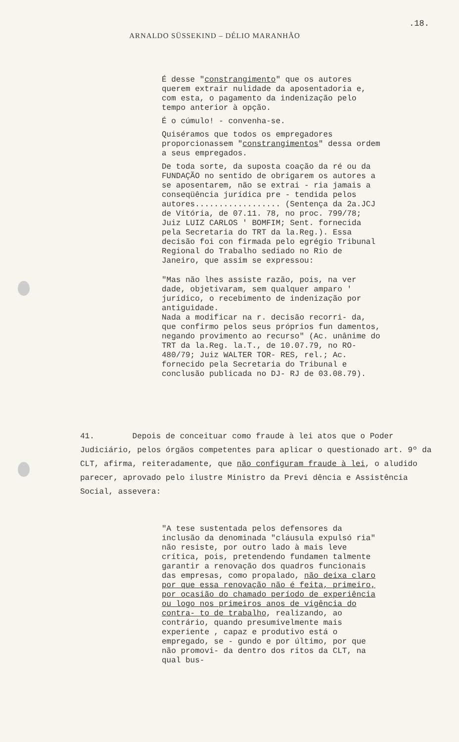.18.
ARNALDO SÜSSEKIND – DÉLIO MARANHÃO
É desse "constrangimento" que os autores querem extrair nulidade da aposentadoria e, com esta, o pagamento da indenização pelo tempo anterior à opção.
É o cúmulo! - convenha-se.
Quiséramos que todos os empregadores proporcionassem "constrangimentos" dessa ordem a seus empregados.
De toda sorte, da suposta coação da ré ou da FUNDAÇÃO no sentido de obrigarem os autores a se aposentarem, não se extrai - ria jamais a conseqüência jurídica pre - tendida pelos autores.................. (Sentença da 2a.JCJ de Vitória, de 07.11. 78, no proc. 799/78; Juiz LUIZ CARLOS ' BOMFIM; Sent. fornecida pela Secretaria do TRT da la.Reg.). Essa decisão foi con firmada pelo egrégio Tribunal Regional do Trabalho sediado no Rio de Janeiro, que assim se expressou:
"Mas não lhes assiste razão, pois, na ver dade, objetivaram, sem qualquer amparo ' jurídico, o recebimento de indenização por antiguidade.
Nada a modificar na r. decisão recorri- da, que confirmo pelos seus próprios fun damentos, negando provimento ao recurso" (Ac. unânime do TRT da la.Reg. la.T., de 10.07.79, no RO-480/79; Juiz WALTER TOR- RES, rel.; Ac. fornecido pela Secretaria do Tribunal e conclusão publicada no DJ- RJ de 03.08.79).
41. Depois de conceituar como fraude à lei atos que o Poder Judiciário, pelos órgãos competentes para aplicar o questionado art. 9º da CLT, afirma, reiteradamente, que não configuram fraude à lei, o aludido parecer, aprovado pelo ilustre Ministro da Previ dência e Assistência Social, assevera:
"A tese sustentada pelos defensores da inclusão da denominada "cláusula expulsó ria" não resiste, por outro lado à mais leve crítica, pois, pretendendo fundamen talmente garantir a renovação dos quadros funcionais das empresas, como propalado, não deixa claro por que essa renovação não é feita, primeiro, por ocasião do chamado período de experiência ou logo nos primeiros anos de vigência do contra- to de trabalho, realizando, ao contrário, quando presumivelmente mais experiente , capaz e produtivo está o empregado, se - gundo e por último, por que não promovi- da dentro dos ritos da CLT, na qual bus-